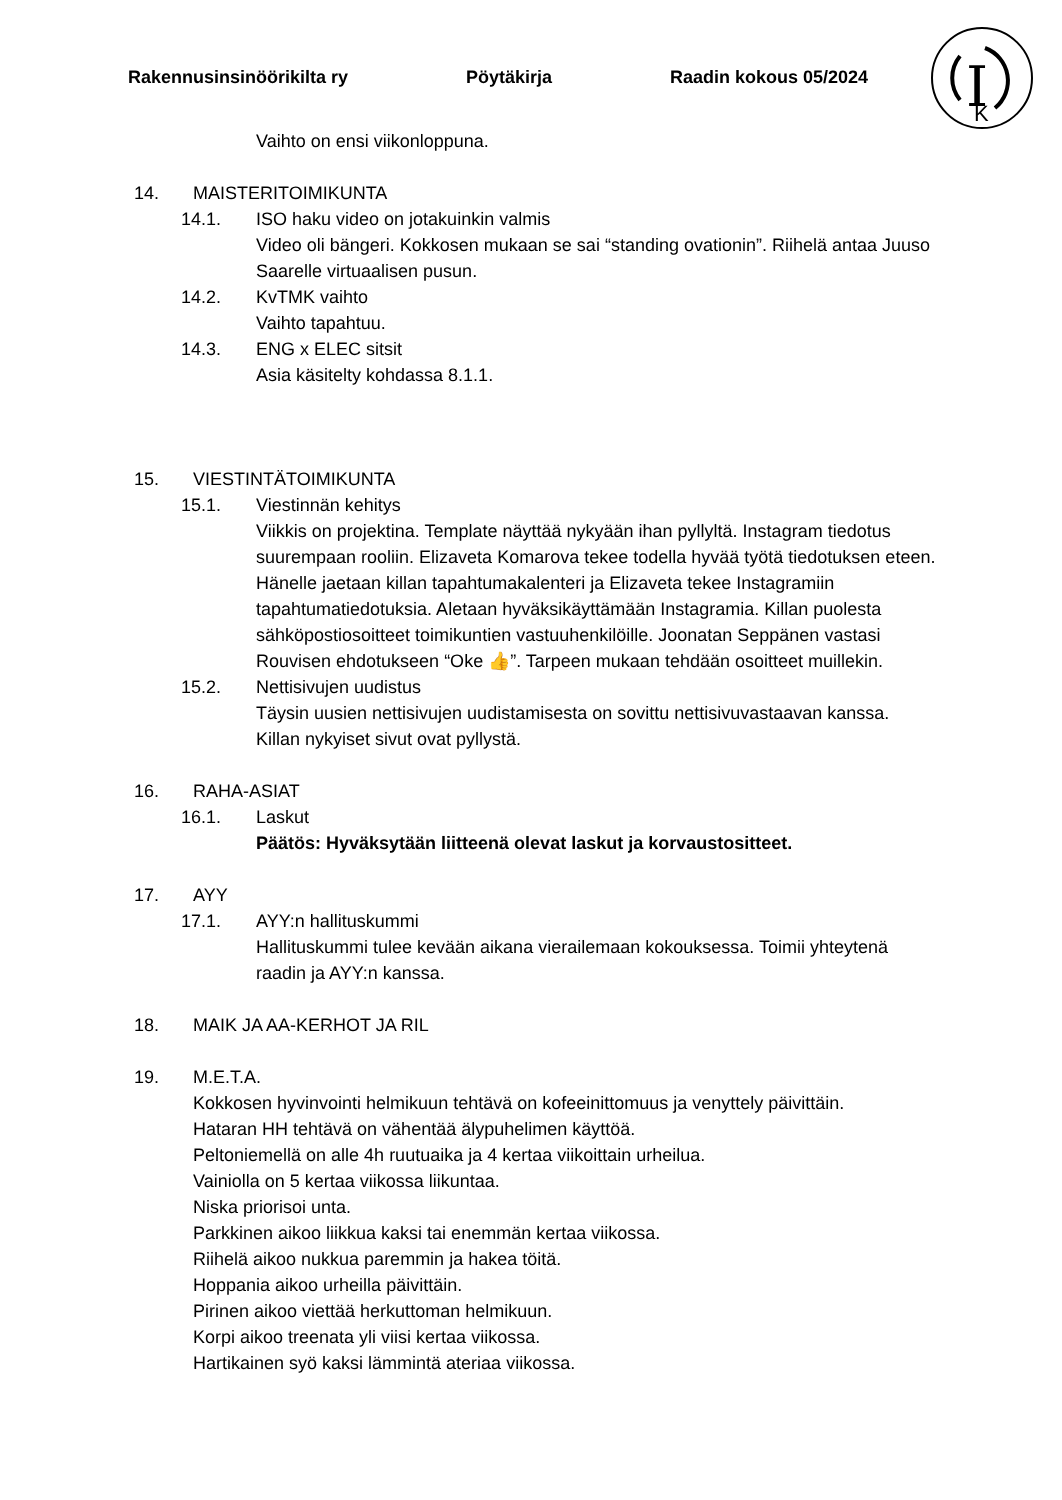Rakennusinsinöörikilta ry Pöytäkirja Raadin kokous 05/2024
I
K
Vaihto on ensi viikonloppuna.
14. MAISTERITOIMIKUNTA
14.1. ISO haku video on jotakuinkin valmis
Video oli bängeri. Kokkosen mukaan se sai “standing ovationin”. Riihelä antaa Juuso Saarelle virtuaalisen pusun.
14.2. KvTMK vaihto
Vaihto tapahtuu.
14.3. ENG x ELEC sitsit
Asia käsitelty kohdassa 8.1.1.
15. VIESTINTÄTOIMIKUNTA
15.1. Viestinnän kehitys
Viikkis on projektina. Template näyttää nykyään ihan pyllyltä. Instagram tiedotus suurempaan rooliin. Elizaveta Komarova tekee todella hyvää työtä tiedotuksen eteen. Hänelle jaetaan killan tapahtumakalenteri ja Elizaveta tekee Instagramiin tapahtumatiedotuksia. Aletaan hyväksikäyttämään Instagramia. Killan puolesta sähköpostiosoitteet toimikuntien vastuuhenkilöille. Joonatan Seppänen vastasi Rouvisen ehdotukseen “Oke 👍”. Tarpeen mukaan tehdään osoitteet muillekin.
15.2. Nettisivujen uudistus
Täysin uusien nettisivujen uudistamisesta on sovittu nettisivuvastaavan kanssa. Killan nykyiset sivut ovat pyllystä.
16. RAHA-ASIAT
16.1. Laskut
Päätös: Hyväksytään liitteenä olevat laskut ja korvaustositteet.
17. AYY
17.1. AYY:n hallituskummi
Hallituskummi tulee kevään aikana vierailemaan kokouksessa. Toimii yhteytenä raadin ja AYY:n kanssa.
18. MAIK JA AA-KERHOT JA RIL
19. M.E.T.A.
Kokkosen hyvinvointi helmikuun tehtävä on kofeeinittomuus ja venyttely päivittäin.
Hataran HH tehtävä on vähentää älypuhelimen käyttöä.
Peltoniemellä on alle 4h ruutuaika ja 4 kertaa viikoittain urheilua.
Vainiolla on 5 kertaa viikossa liikuntaa.
Niska priorisoi unta.
Parkkinen aikoo liikkua kaksi tai enemmän kertaa viikossa.
Riihelä aikoo nukkua paremmin ja hakea töitä.
Hoppania aikoo urheilla päivittäin.
Pirinen aikoo viettää herkuttoman helmikuun.
Korpi aikoo treenata yli viisi kertaa viikossa.
Hartikainen syö kaksi lämmintä ateriaa viikossa.